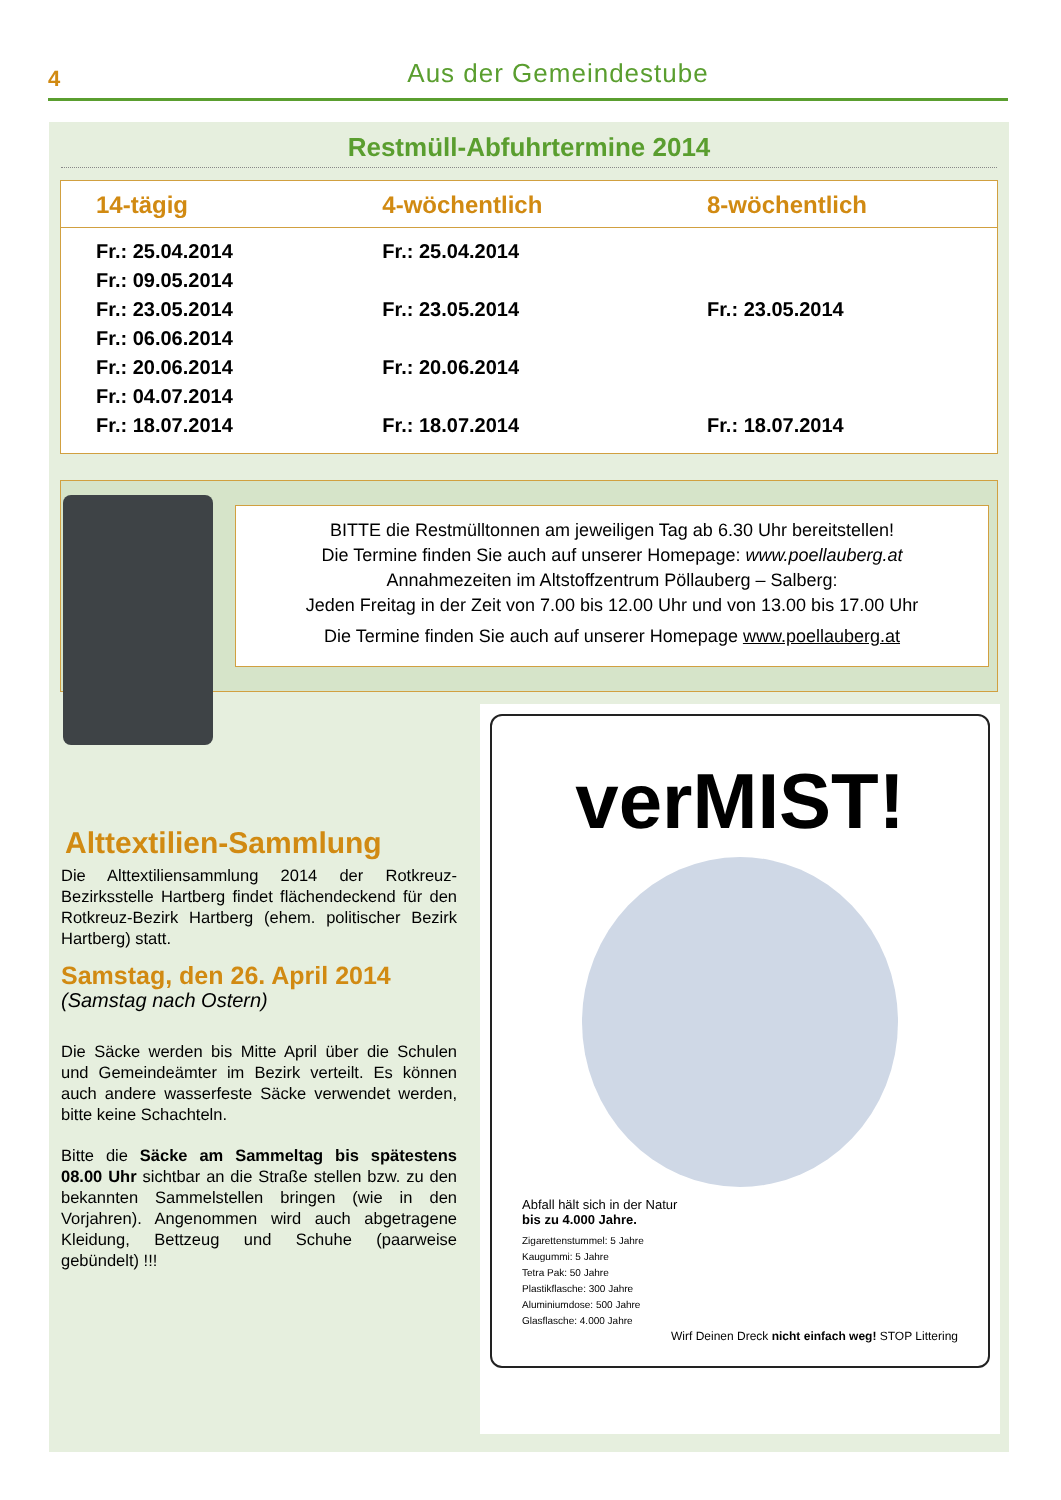4
Aus der Gemeindestube
Restmüll-Abfuhrtermine 2014
| 14-tägig | 4-wöchentlich | 8-wöchentlich |
| --- | --- | --- |
| Fr.: 25.04.2014 | Fr.: 25.04.2014 | |
| Fr.: 09.05.2014 | | |
| Fr.: 23.05.2014 | Fr.: 23.05.2014 | Fr.: 23.05.2014 |
| Fr.: 06.06.2014 | | |
| Fr.: 20.06.2014 | Fr.: 20.06.2014 | |
| Fr.: 04.07.2014 | | |
| Fr.: 18.07.2014 | Fr.: 18.07.2014 | Fr.: 18.07.2014 |
BITTE die Restmülltonnen am jeweiligen Tag ab 6.30 Uhr bereitstellen!
Die Termine finden Sie auch auf unserer Homepage: www.poellauberg.at
Annahmezeiten im Altstoffzentrum Pöllauberg – Salberg:
Jeden Freitag in der Zeit von 7.00 bis 12.00 Uhr und von 13.00 bis 17.00 Uhr
Die Termine finden Sie auch auf unserer Homepage www.poellauberg.at
Alttextilien-Sammlung
Die Alttextiliensammlung 2014 der Rotkreuz-Bezirksstelle Hartberg findet flächendeckend für den Rotkreuz-Bezirk Hartberg (ehem. politischer Bezirk Hartberg) statt.
Samstag, den 26. April 2014
(Samstag nach Ostern)
Die Säcke werden bis Mitte April über die Schulen und Gemeindeämter im Bezirk verteilt. Es können auch andere wasserfeste Säcke verwendet werden, bitte keine Schachteln.
Bitte die Säcke am Sammeltag bis spätestens 08.00 Uhr sichtbar an die Straße stellen bzw. zu den bekannten Sammelstellen bringen (wie in den Vorjahren). Angenommen wird auch abgetragene Kleidung, Bettzeug und Schuhe (paarweise gebündelt) !!!
verMIST!
Abfall hält sich in der Natur
bis zu 4.000 Jahre.
Zigarettenstummel: 5 Jahre
Kaugummi: 5 Jahre
Tetra Pak: 50 Jahre
Plastikflasche: 300 Jahre
Aluminiumdose: 500 Jahre
Glasflasche: 4.000 Jahre
Wirf Deinen Dreck nicht einfach weg! STOP Littering